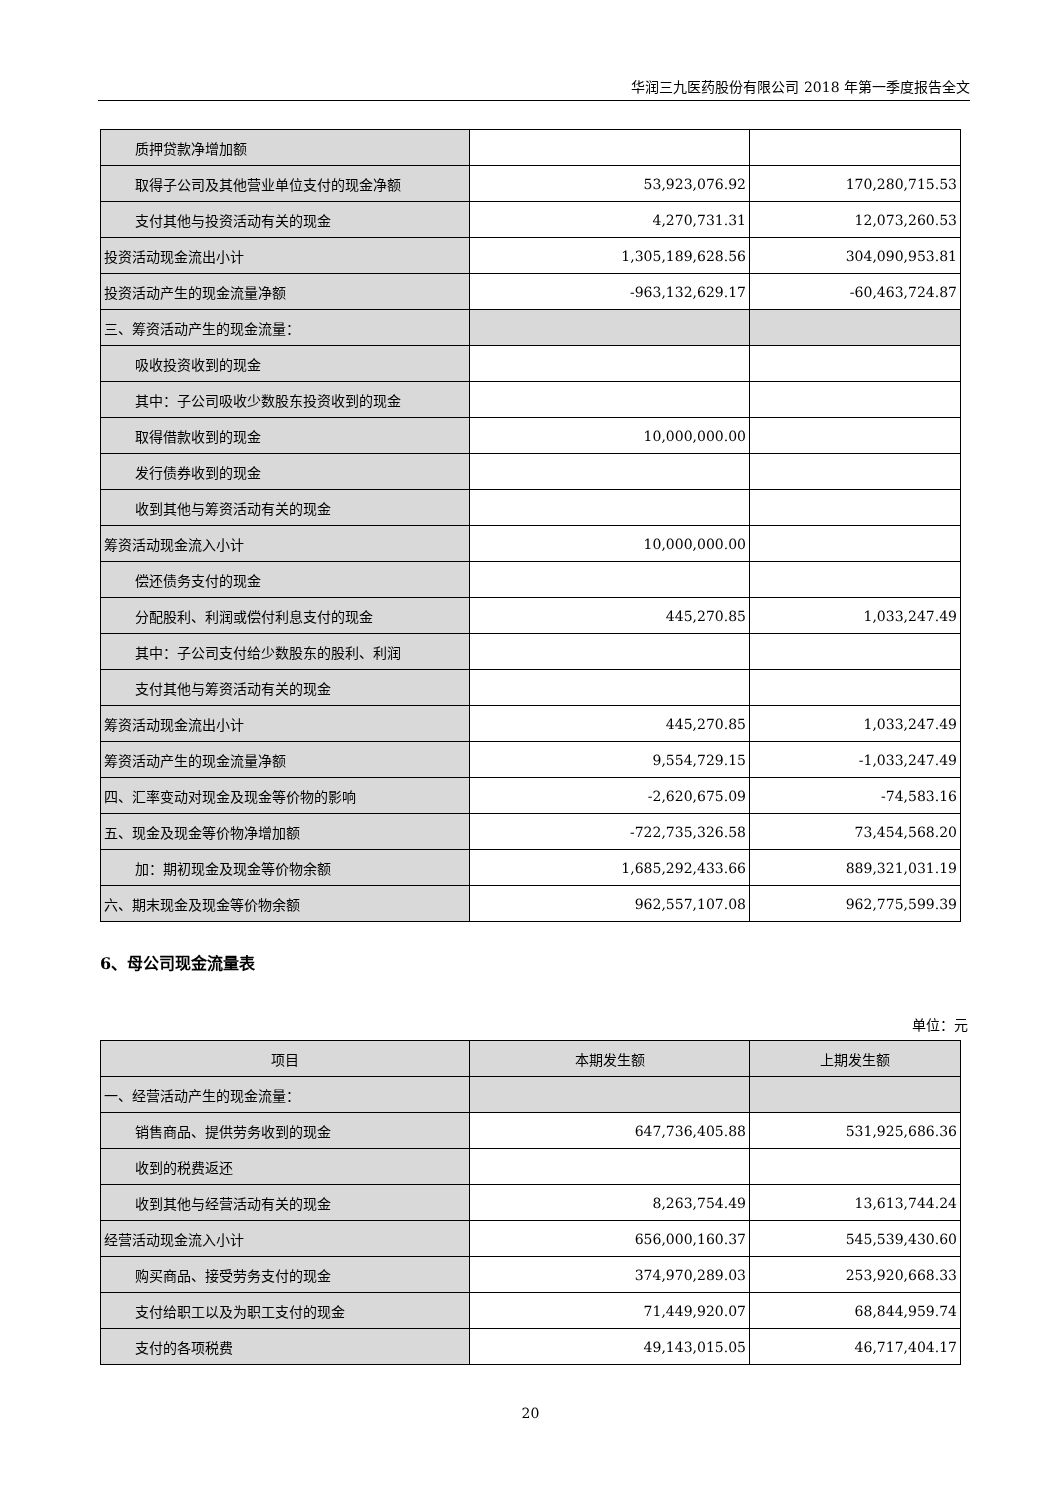华润三九医药股份有限公司 2018 年第一季度报告全文
| 质押贷款净增加额 | | |
| 取得子公司及其他营业单位支付的现金净额 | 53,923,076.92 | 170,280,715.53 |
| 支付其他与投资活动有关的现金 | 4,270,731.31 | 12,073,260.53 |
| 投资活动现金流出小计 | 1,305,189,628.56 | 304,090,953.81 |
| 投资活动产生的现金流量净额 | -963,132,629.17 | -60,463,724.87 |
| 三、筹资活动产生的现金流量： | | |
| 吸收投资收到的现金 | | |
| 其中：子公司吸收少数股东投资收到的现金 | | |
| 取得借款收到的现金 | 10,000,000.00 | |
| 发行债券收到的现金 | | |
| 收到其他与筹资活动有关的现金 | | |
| 筹资活动现金流入小计 | 10,000,000.00 | |
| 偿还债务支付的现金 | | |
| 分配股利、利润或偿付利息支付的现金 | 445,270.85 | 1,033,247.49 |
| 其中：子公司支付给少数股东的股利、利润 | | |
| 支付其他与筹资活动有关的现金 | | |
| 筹资活动现金流出小计 | 445,270.85 | 1,033,247.49 |
| 筹资活动产生的现金流量净额 | 9,554,729.15 | -1,033,247.49 |
| 四、汇率变动对现金及现金等价物的影响 | -2,620,675.09 | -74,583.16 |
| 五、现金及现金等价物净增加额 | -722,735,326.58 | 73,454,568.20 |
| 加：期初现金及现金等价物余额 | 1,685,292,433.66 | 889,321,031.19 |
| 六、期末现金及现金等价物余额 | 962,557,107.08 | 962,775,599.39 |
6、母公司现金流量表
单位：元
| 项目 | 本期发生额 | 上期发生额 |
| --- | --- | --- |
| 一、经营活动产生的现金流量： | | |
| 销售商品、提供劳务收到的现金 | 647,736,405.88 | 531,925,686.36 |
| 收到的税费返还 | | |
| 收到其他与经营活动有关的现金 | 8,263,754.49 | 13,613,744.24 |
| 经营活动现金流入小计 | 656,000,160.37 | 545,539,430.60 |
| 购买商品、接受劳务支付的现金 | 374,970,289.03 | 253,920,668.33 |
| 支付给职工以及为职工支付的现金 | 71,449,920.07 | 68,844,959.74 |
| 支付的各项税费 | 49,143,015.05 | 46,717,404.17 |
20